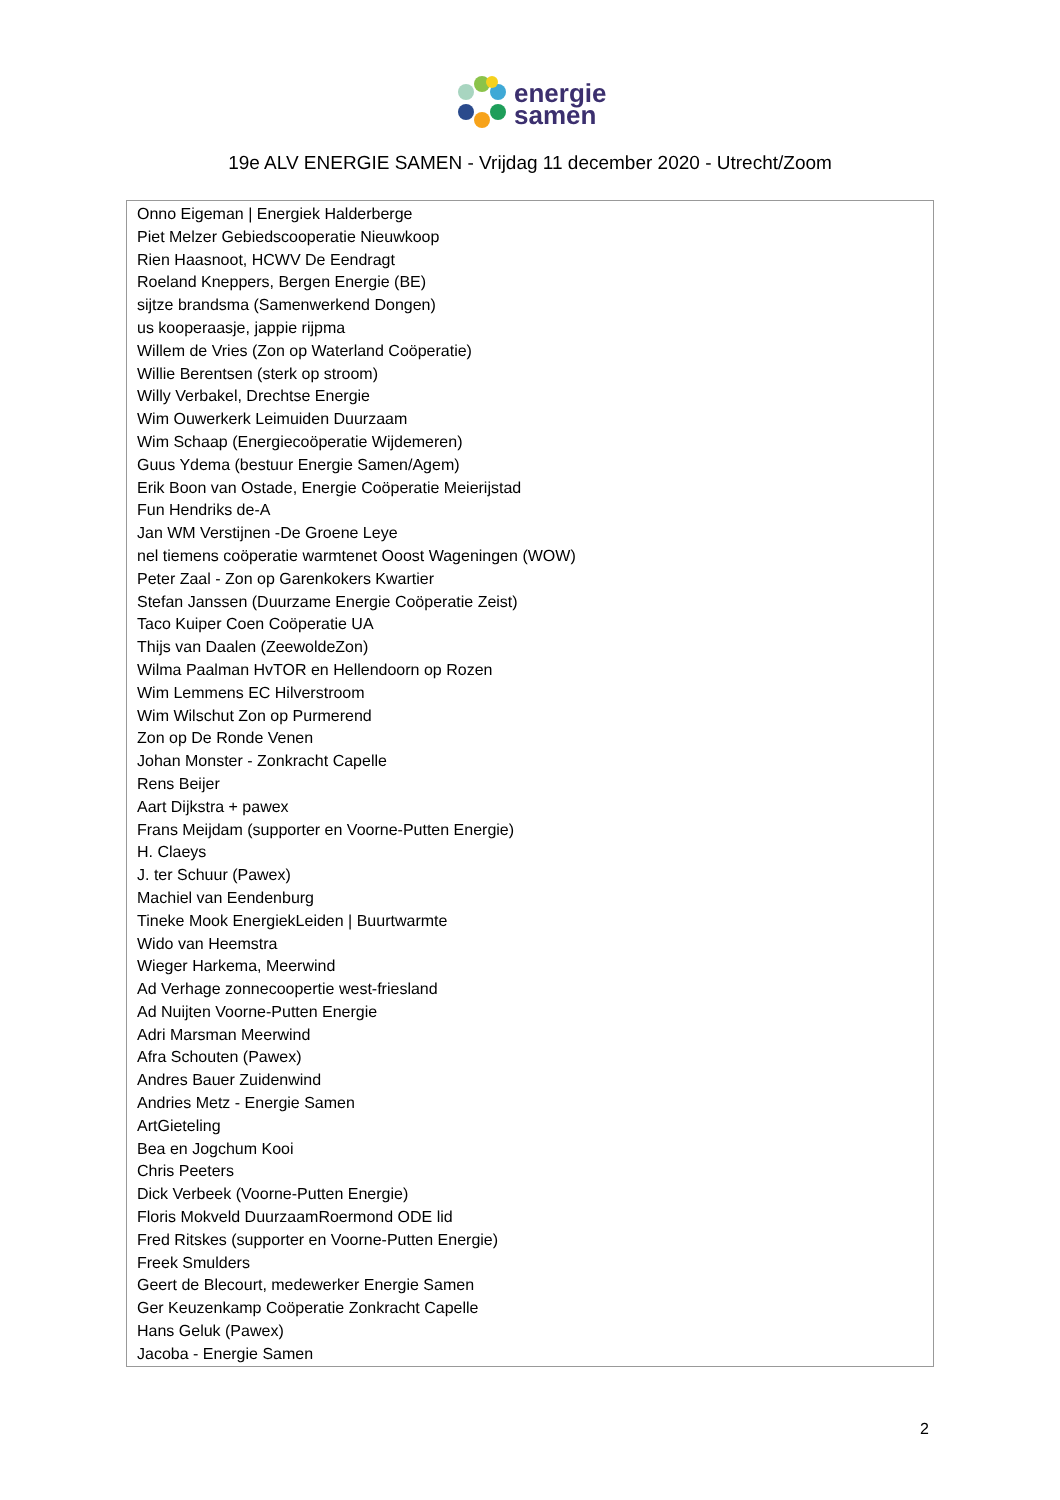energie
samen
19e ALV ENERGIE SAMEN - Vrijdag 11 december 2020 - Utrecht/Zoom
| Onno Eigeman / Energiek Halderberge Piet Melzer Gebiedscooperatie Nieuwkoop Rien Haasnoot, HCWV De Eendragt Roeland Kneppers, Bergen Energie (BE) sijtze brandsma (Samenwerkend Dongen) us kooperaasje, jappie rijpma Willem de Vries (Zon op Waterland Coöperatie) Willie Berentsen (sterk op stroom) Willy Verbakel, Drechtse Energie Wim Ouwerkerk Leimuiden Duurzaam Wim Schaap (Energiecoöperatie Wijdemeren) Guus Ydema (bestuur Energie Samen/Agem) Erik Boon van Ostade, Energie Coöperatie Meierijstad Fun Hendriks de-A Jan WM Verstijnen -De Groene Leye nel tiemens coöperatie warmtenet Ooost Wageningen (WOW) Peter Zaal - Zon op Garenkokers Kwartier Stefan Janssen (Duurzame Energie Coöperatie Zeist) Taco Kuiper Coen Coöperatie UA Thijs van Daalen (ZeewoldeZon) Wilma Paalman HvTOR en Hellendoorn op Rozen Wim Lemmens EC Hilverstroom Wim Wilschut Zon op Purmerend Zon op De Ronde Venen Johan Monster - Zonkracht Capelle Rens Beijer Aart Dijkstra + pawex Frans Meijdam (supporter en Voorne-Putten Energie) H. Claeys J. ter Schuur (Pawex) Machiel van Eendenburg Tineke Mook EnergiekLeiden / Buurtwarmte Wido van Heemstra Wieger Harkema, Meerwind Ad Verhage zonnecoopertie west-friesland Ad Nuijten Voorne-Putten Energie Adri Marsman Meerwind Afra Schouten (Pawex) Andres Bauer Zuidenwind Andries Metz - Energie Samen ArtGieteling Bea en Jogchum Kooi Chris Peeters Dick Verbeek (Voorne-Putten Energie) Floris Mokveld DuurzaamRoermond ODE lid Fred Ritskes (supporter en Voorne-Putten Energie) Freek Smulders Geert de Blecourt, medewerker Energie Samen Ger Keuzenkamp Coöperatie Zonkracht Capelle Hans Geluk (Pawex) Jacoba - Energie Samen |
2